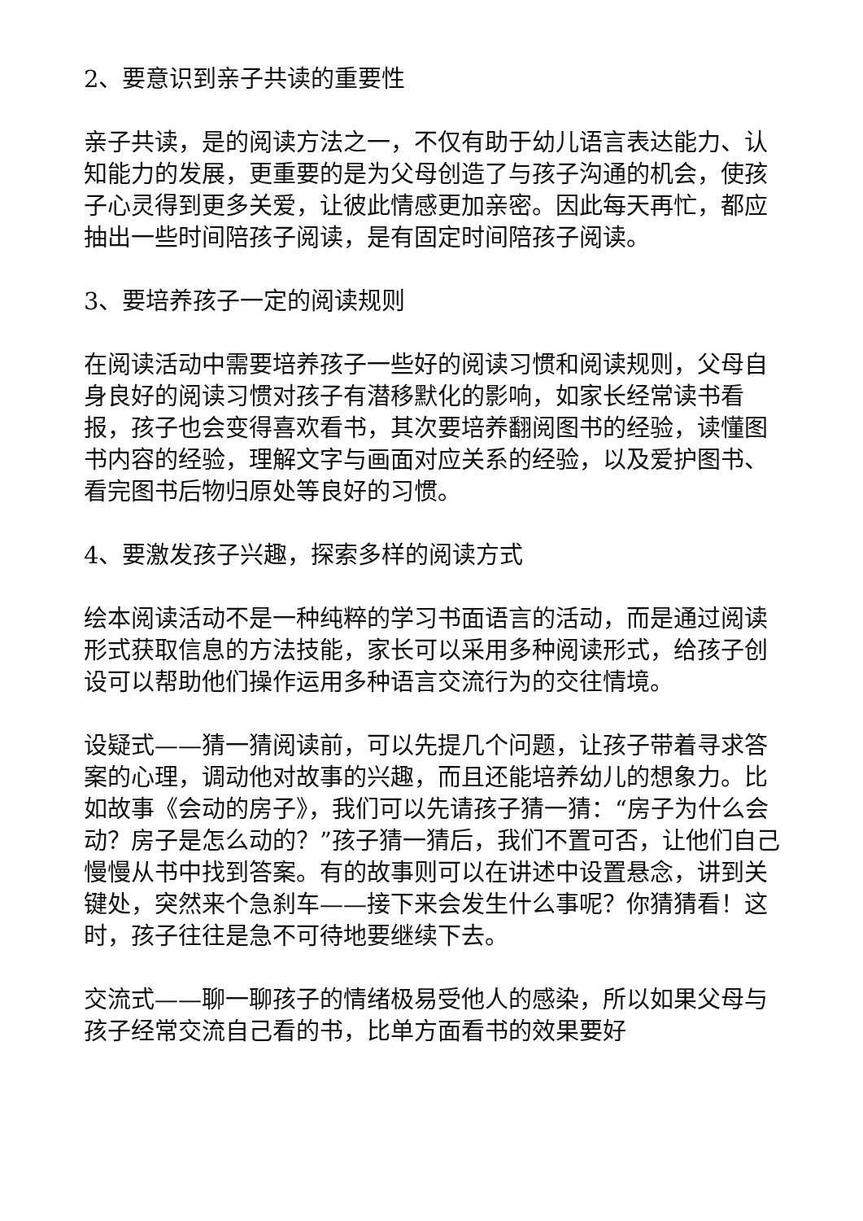2、要意识到亲子共读的重要性
亲子共读，是的阅读方法之一，不仅有助于幼儿语言表达能力、认知能力的发展，更重要的是为父母创造了与孩子沟通的机会，使孩子心灵得到更多关爱，让彼此情感更加亲密。因此每天再忙，都应抽出一些时间陪孩子阅读，是有固定时间陪孩子阅读。
3、要培养孩子一定的阅读规则
在阅读活动中需要培养孩子一些好的阅读习惯和阅读规则，父母自身良好的阅读习惯对孩子有潜移默化的影响，如家长经常读书看报，孩子也会变得喜欢看书，其次要培养翻阅图书的经验，读懂图书内容的经验，理解文字与画面对应关系的经验，以及爱护图书、看完图书后物归原处等良好的习惯。
4、要激发孩子兴趣，探索多样的阅读方式
绘本阅读活动不是一种纯粹的学习书面语言的活动，而是通过阅读形式获取信息的方法技能，家长可以采用多种阅读形式，给孩子创设可以帮助他们操作运用多种语言交流行为的交往情境。
设疑式——猜一猜阅读前，可以先提几个问题，让孩子带着寻求答案的心理，调动他对故事的兴趣，而且还能培养幼儿的想象力。比如故事《会动的房子》，我们可以先请孩子猜一猜：“房子为什么会动？房子是怎么动的？”孩子猜一猜后，我们不置可否，让他们自己慢慢从书中找到答案。有的故事则可以在讲述中设置悬念，讲到关键处，突然来个急刹车——接下来会发生什么事呢？你猜猜看！这时，孩子往往是急不可待地要继续下去。
交流式——聊一聊孩子的情绪极易受他人的感染，所以如果父母与孩子经常交流自己看的书，比单方面看书的效果要好